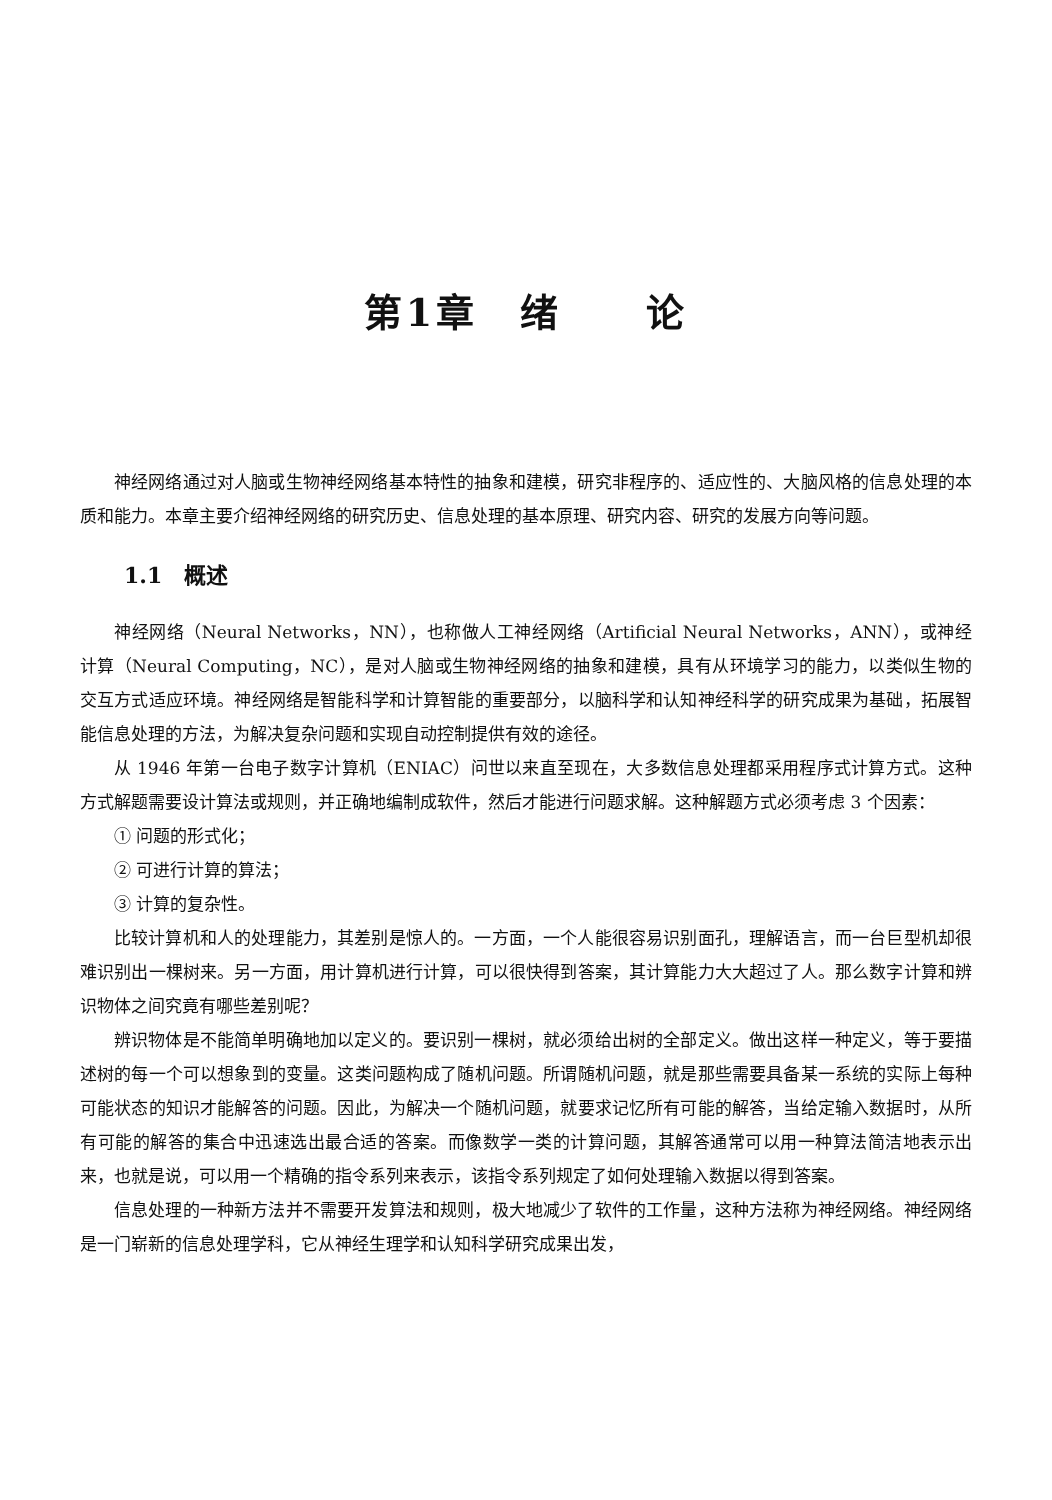第1章　绪　　论
神经网络通过对人脑或生物神经网络基本特性的抽象和建模，研究非程序的、适应性的、大脑风格的信息处理的本质和能力。本章主要介绍神经网络的研究历史、信息处理的基本原理、研究内容、研究的发展方向等问题。
1.1　概述
神经网络（Neural Networks，NN），也称做人工神经网络（Artificial Neural Networks，ANN），或神经计算（Neural Computing，NC），是对人脑或生物神经网络的抽象和建模，具有从环境学习的能力，以类似生物的交互方式适应环境。神经网络是智能科学和计算智能的重要部分，以脑科学和认知神经科学的研究成果为基础，拓展智能信息处理的方法，为解决复杂问题和实现自动控制提供有效的途径。
从 1946 年第一台电子数字计算机（ENIAC）问世以来直至现在，大多数信息处理都采用程序式计算方式。这种方式解题需要设计算法或规则，并正确地编制成软件，然后才能进行问题求解。这种解题方式必须考虑 3 个因素：
① 问题的形式化；
② 可进行计算的算法；
③ 计算的复杂性。
比较计算机和人的处理能力，其差别是惊人的。一方面，一个人能很容易识别面孔，理解语言，而一台巨型机却很难识别出一棵树来。另一方面，用计算机进行计算，可以很快得到答案，其计算能力大大超过了人。那么数字计算和辨识物体之间究竟有哪些差别呢？
辨识物体是不能简单明确地加以定义的。要识别一棵树，就必须给出树的全部定义。做出这样一种定义，等于要描述树的每一个可以想象到的变量。这类问题构成了随机问题。所谓随机问题，就是那些需要具备某一系统的实际上每种可能状态的知识才能解答的问题。因此，为解决一个随机问题，就要求记忆所有可能的解答，当给定输入数据时，从所有可能的解答的集合中迅速选出最合适的答案。而像数学一类的计算问题，其解答通常可以用一种算法简洁地表示出来，也就是说，可以用一个精确的指令系列来表示，该指令系列规定了如何处理输入数据以得到答案。
信息处理的一种新方法并不需要开发算法和规则，极大地减少了软件的工作量，这种方法称为神经网络。神经网络是一门崭新的信息处理学科，它从神经生理学和认知科学研究成果出发，